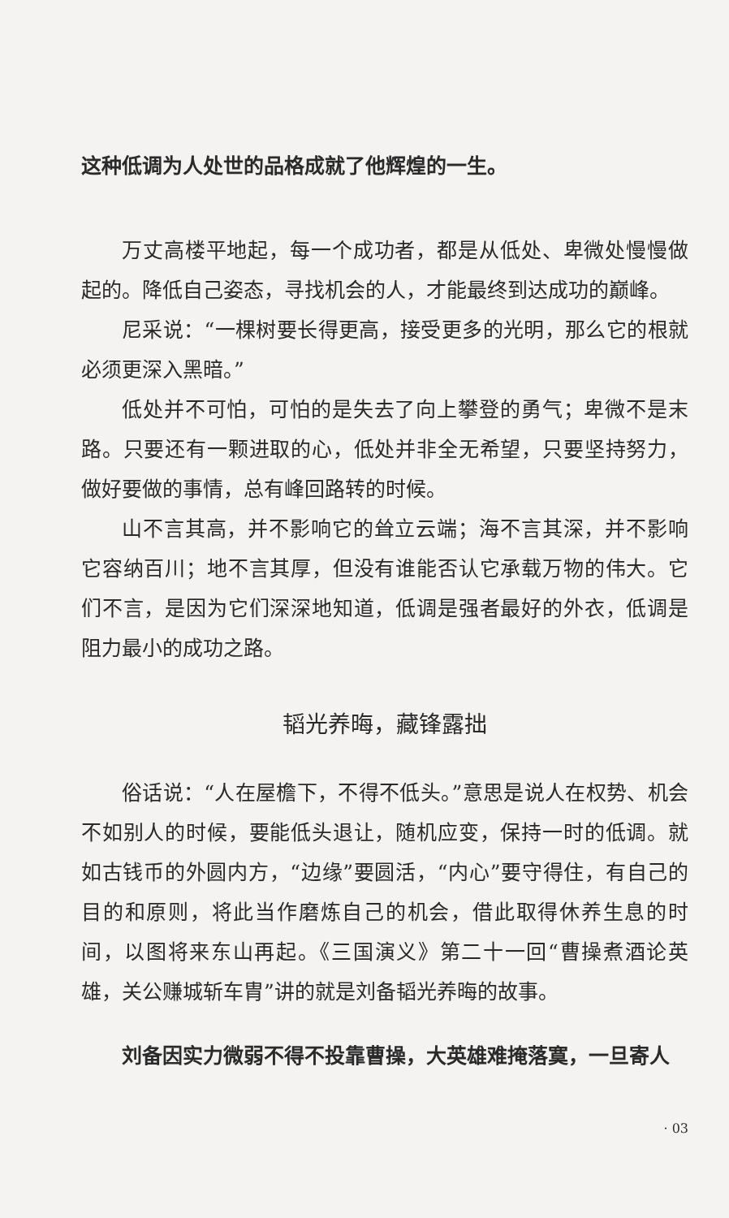这种低调为人处世的品格成就了他辉煌的一生。
万丈高楼平地起，每一个成功者，都是从低处、卑微处慢慢做起的。降低自己姿态，寻找机会的人，才能最终到达成功的巅峰。
尼采说：“一棵树要长得更高，接受更多的光明，那么它的根就必须更深入黑暗。”
低处并不可怕，可怕的是失去了向上攀登的勇气；卑微不是末路。只要还有一颗进取的心，低处并非全无希望，只要坚持努力，做好要做的事情，总有峰回路转的时候。
山不言其高，并不影响它的耸立云端；海不言其深，并不影响它容纳百川；地不言其厚，但没有谁能否认它承载万物的伟大。它们不言，是因为它们深深地知道，低调是强者最好的外衣，低调是阻力最小的成功之路。
韬光养晦，藏锋露拙
俗话说：“人在屋檐下，不得不低头。”意思是说人在权势、机会不如别人的时候，要能低头退让，随机应变，保持一时的低调。就如古钱币的外圆内方，“边缘”要圆活，“内心”要守得住，有自己的目的和原则，将此当作磨炼自己的机会，借此取得休养生息的时间，以图将来东山再起。《三国演义》第二十一回“曹操煮酒论英雄，关公赚城斩车胄”讲的就是刘备韬光养晦的故事。
刘备因实力微弱不得不投靠曹操，大英雄难掩落寞，一旦寄人
· 03